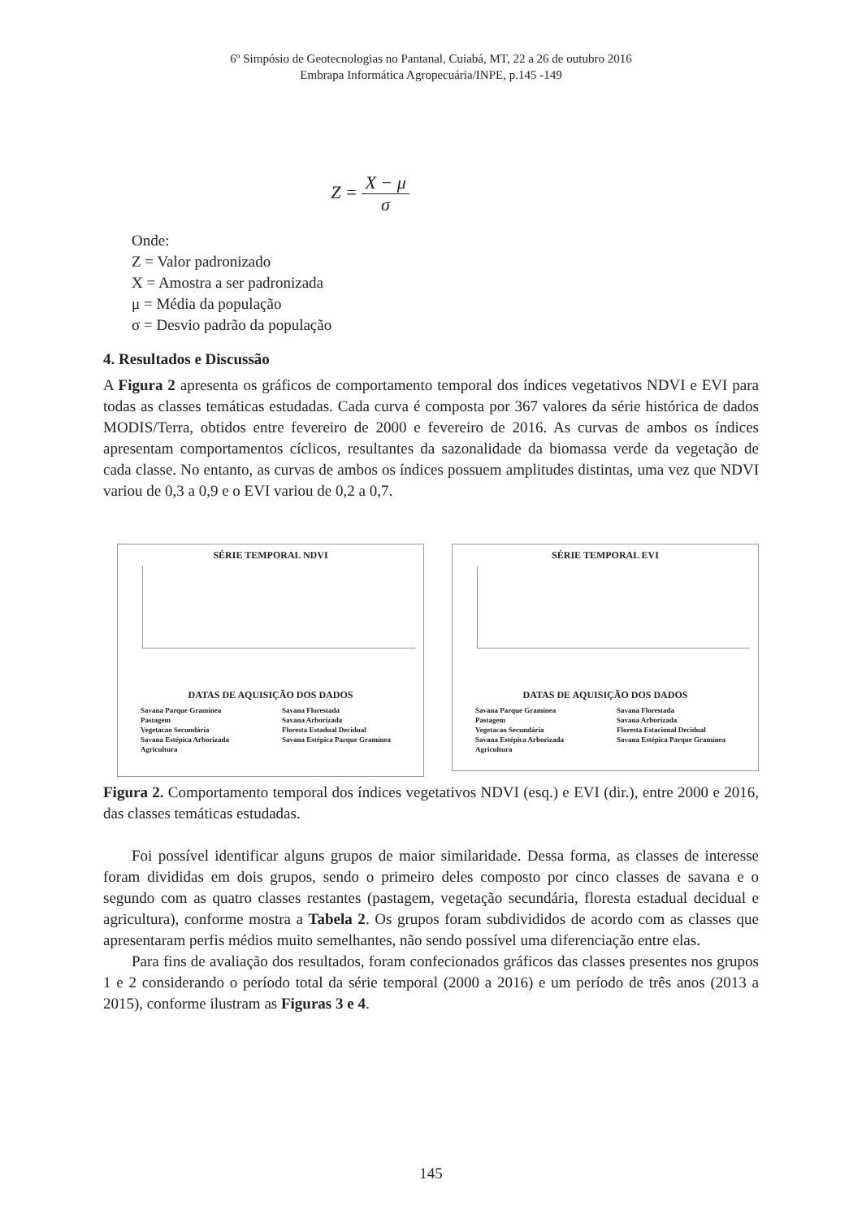6º Simpósio de Geotecnologias no Pantanal, Cuiabá, MT, 22 a 26 de outubro 2016
Embrapa Informática Agropecuária/INPE, p.145 -149
Z = X − μ σ
Onde:
Z = Valor padronizado
X = Amostra a ser padronizada
μ = Média da população
σ = Desvio padrão da população
4. Resultados e Discussão
A Figura 2 apresenta os gráficos de comportamento temporal dos índices vegetativos NDVI e EVI para todas as classes temáticas estudadas. Cada curva é composta por 367 valores da série histórica de dados MODIS/Terra, obtidos entre fevereiro de 2000 e fevereiro de 2016. As curvas de ambos os índices apresentam comportamentos cíclicos, resultantes da sazonalidade da biomassa verde da vegetação de cada classe. No entanto, as curvas de ambos os índices possuem amplitudes distintas, uma vez que NDVI variou de 0,3 a 0,9 e o EVI variou de 0,2 a 0,7.
SÉRIE TEMPORAL NDVI
DATAS DE AQUISIÇÃO DOS DADOS
Savana Parque Gramínea Savana Florestada Pastagem Savana Arborizada Vegetacao Secundária Floresta Estadual Decidual Savana Estépica Arborizada Savana Estépica Parque Gramínea Agricultura
SÉRIE TEMPORAL EVI
DATAS DE AQUISIÇÃO DOS DADOS
Savana Parque Gramínea Savana Florestada Pastagem Savana Arborizada Vegetacao Secundária Floresta Estacional Decidual Savana Estépica Arborizada Savana Estépica Parque Gramínea Agricultura
Figura 2. Comportamento temporal dos índices vegetativos NDVI (esq.) e EVI (dir.), entre 2000 e 2016, das classes temáticas estudadas.
Foi possível identificar alguns grupos de maior similaridade. Dessa forma, as classes de interesse foram divididas em dois grupos, sendo o primeiro deles composto por cinco classes de savana e o segundo com as quatro classes restantes (pastagem, vegetação secundária, floresta estadual decidual e agricultura), conforme mostra a Tabela 2. Os grupos foram subdivididos de acordo com as classes que apresentaram perfis médios muito semelhantes, não sendo possível uma diferenciação entre elas.
Para fins de avaliação dos resultados, foram confecionados gráficos das classes presentes nos grupos 1 e 2 considerando o período total da série temporal (2000 a 2016) e um período de três anos (2013 a 2015), conforme ilustram as Figuras 3 e 4.
145